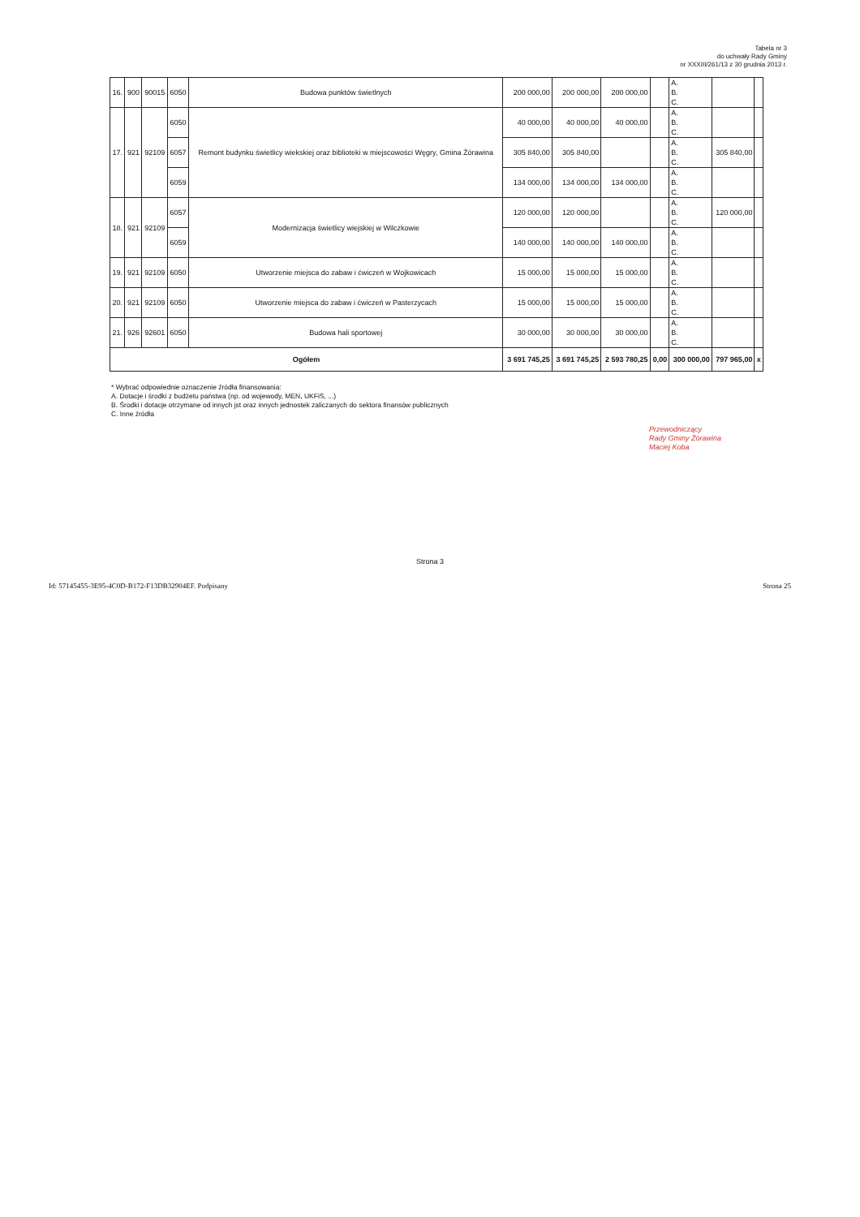Tabela nr 3
do uchwały Rady Gminy
nr XXXIII/261/13 z 30 grudnia 2013 r.
| 16. | 900 | 90015 | 6050 | Budowa punktów świetlnych | 200 000,00 | 200 000,00 | 200 000,00 | | A. B. C. | | |
| 17. | 921 | 92109 | 6050 | Remont budynku świetlicy wiekskiej oraz biblioteki w miejscowości Węgry, Gmina Żórawina | 40 000,00 | 40 000,00 | 40 000,00 | | A. B. C. | | |
| | | | 6057 | | 305 840,00 | 305 840,00 | | | A. B. C. | 305 840,00 | |
| | | | 6059 | | 134 000,00 | 134 000,00 | 134 000,00 | | A. B. C. | | |
| 18. | 921 | 92109 | 6057 | Modernizacja świetlicy wiejskiej w Wilczkowie | 120 000,00 | 120 000,00 | | | A. B. C. | 120 000,00 | |
| | | | 6059 | | 140 000,00 | 140 000,00 | 140 000,00 | | A. B. C. | | |
| 19. | 921 | 92109 | 6050 | Utworzenie miejsca do zabaw i ćwiczeń w Wojkowicach | 15 000,00 | 15 000,00 | 15 000,00 | | A. B. C. | | |
| 20. | 921 | 92109 | 6050 | Utworzenie miejsca do zabaw i ćwiczeń w Pasterzycach | 15 000,00 | 15 000,00 | 15 000,00 | | A. B. C. | | |
| 21. | 926 | 92601 | 6050 | Budowa hali sportowej | 30 000,00 | 30 000,00 | 30 000,00 | | A. B. C. | | |
| Ogółem | | | | | 3 691 745,25 | 3 691 745,25 | 2 593 780,25 | 0,00 | 300 000,00 | 797 965,00 | x |
* Wybrać odpowiednie oznaczenie źródła finansowania:
A. Dotacje i środki z budżetu państwa (np. od wojewody, MEN, UKFiS, ...)
B. Środki i dotacje otrzymane od innych jst oraz innych jednostek zaliczanych do sektora finansów publicznych
C. Inne źródła
Przewodniczący
Rady Gminy Żórawina
Maciej Koba
Strona 3
Id: 57145455-3E95-4C0D-B172-F13DB32904EF. Podpisany Strona 25